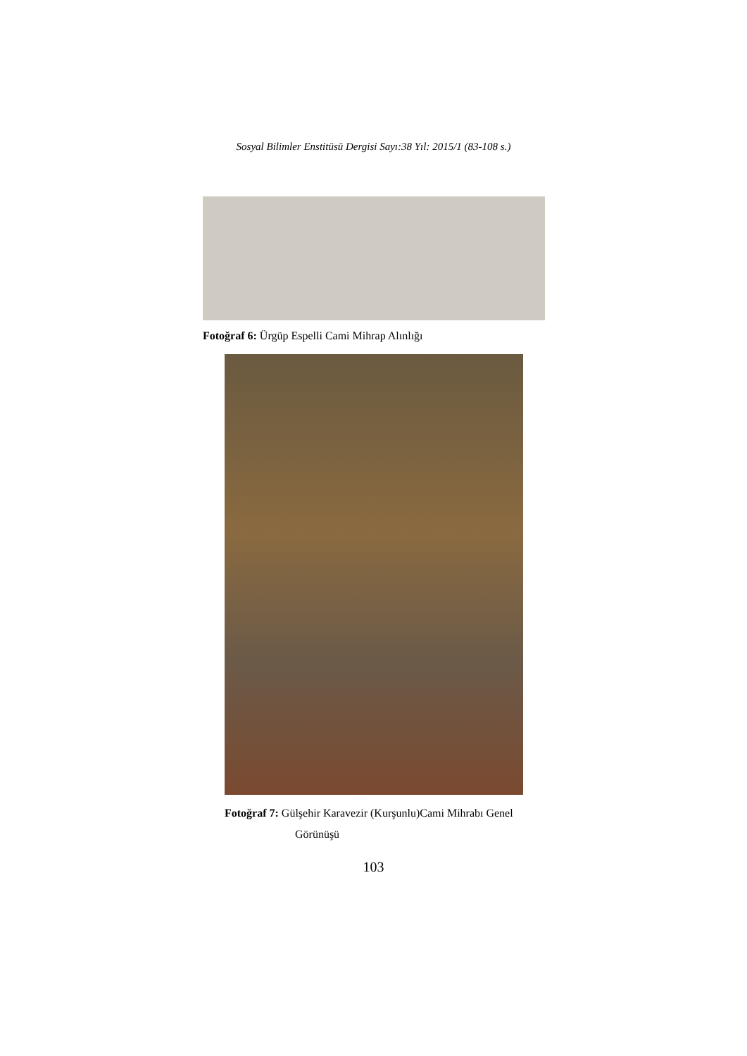Sosyal Bilimler Enstitüsü Dergisi Sayı:38 Yıl: 2015/1 (83-108 s.)
Fotoğraf 6: Ürgüp Espelli Cami Mihrap Alınlığı
Fotoğraf 7: Gülşehir Karavezir (Kurşunlu)Cami Mihrabı Genel
Görünüşü
103